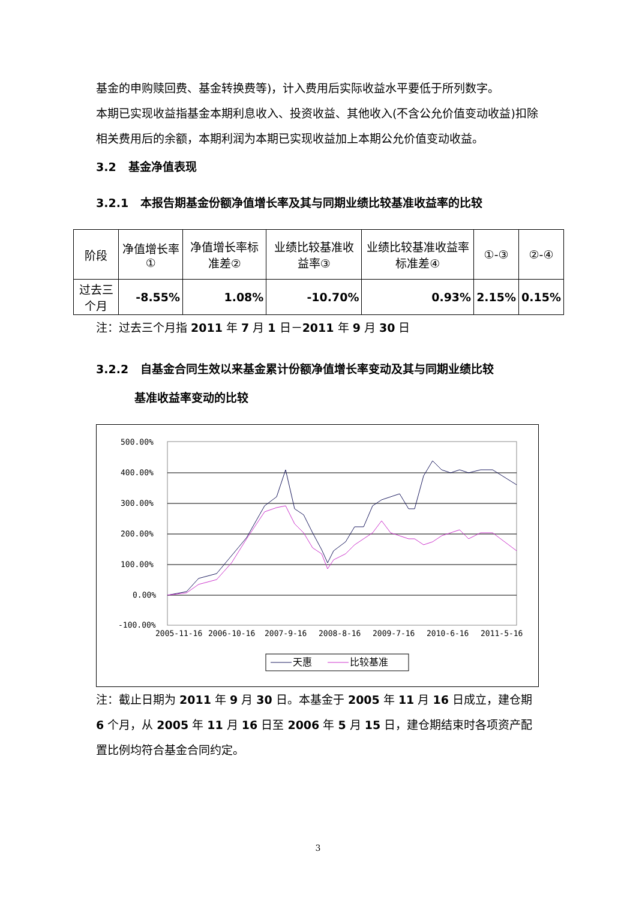基金的申购赎回费、基金转换费等)，计入费用后实际收益水平要低于所列数字。
本期已实现收益指基金本期利息收入、投资收益、其他收入(不含公允价值变动收益)扣除相关费用后的余额，本期利润为本期已实现收益加上本期公允价值变动收益。
3.2 基金净值表现
3.2.1 本报告期基金份额净值增长率及其与同期业绩比较基准收益率的比较
| 阶段 | 净值增长率① | 净值增长率标准差② | 业绩比较基准收益率③ | 业绩比较基准收益率标准差④ | ①-③ | ②-④ |
| 过去三个月 | -8.55% | 1.08% | -10.70% | 0.93% | 2.15% | 0.15% |
注：过去三个月指 2011 年 7 月 1 日－2011 年 9 月 30 日
3.2.2 自基金合同生效以来基金累计份额净值增长率变动及其与同期业绩比较
基准收益率变动的比较
500.00%
400.00%
300.00%
200.00%
100.00%
0.00%
-100.00%
2005-11-16
2006-10-16
2007-9-16
2008-8-16
2009-7-16
2010-6-16
2011-5-16
天惠
比较基准
注：截止日期为 2011 年 9 月 30 日。本基金于 2005 年 11 月 16 日成立，建仓期 6 个月，从 2005 年 11 月 16 日至 2006 年 5 月 15 日，建仓期结束时各项资产配置比例均符合基金合同约定。
3